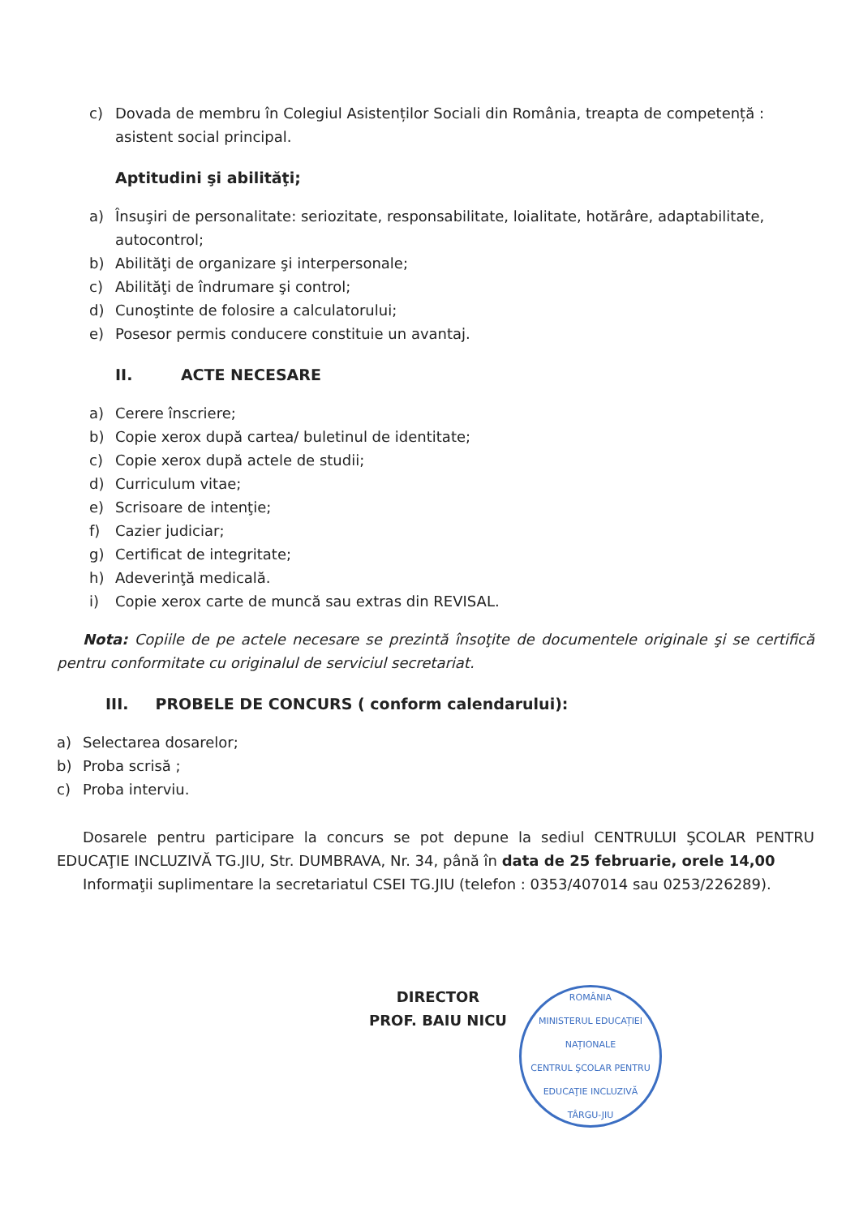c) Dovada de membru în Colegiul Asistenților Sociali din România, treapta de competență : asistent social principal.
Aptitudini şi abilităţi;
a) Însuşiri de personalitate: seriozitate, responsabilitate, loialitate, hotărâre, adaptabilitate, autocontrol;
b) Abilităţi de organizare şi interpersonale;
c) Abilităţi de îndrumare şi control;
d) Cunoştinte de folosire a calculatorului;
e) Posesor permis conducere constituie un avantaj.
II. ACTE NECESARE
a) Cerere înscriere;
b) Copie xerox după cartea/ buletinul de identitate;
c) Copie xerox după actele de studii;
d) Curriculum vitae;
e) Scrisoare de intenţie;
f) Cazier judiciar;
g) Certificat de integritate;
h) Adeverinţă medicală.
i) Copie xerox carte de muncă sau extras din REVISAL.
Nota: Copiile de pe actele necesare se prezintă însoţite de documentele originale şi se certifică pentru conformitate cu originalul de serviciul secretariat.
III. PROBELE DE CONCURS ( conform calendarului):
a) Selectarea dosarelor;
b) Proba scrisă ;
c) Proba interviu.
Dosarele pentru participare la concurs se pot depune la sediul CENTRULUI ŞCOLAR PENTRU EDUCAŢIE INCLUZIVĂ TG.JIU, Str. DUMBRAVA, Nr. 34, până în data de 25 februarie, orele 14,00
Informaţii suplimentare la secretariatul CSEI TG.JIU (telefon : 0353/407014 sau 0253/226289).
DIRECTOR
PROF. BAIU NICU
ROMÂNIA
MINISTERUL EDUCAȚIEI NAȚIONALE
CENTRUL ŞCOLAR PENTRU EDUCAŢIE INCLUZIVĂ
TÂRGU-JIU